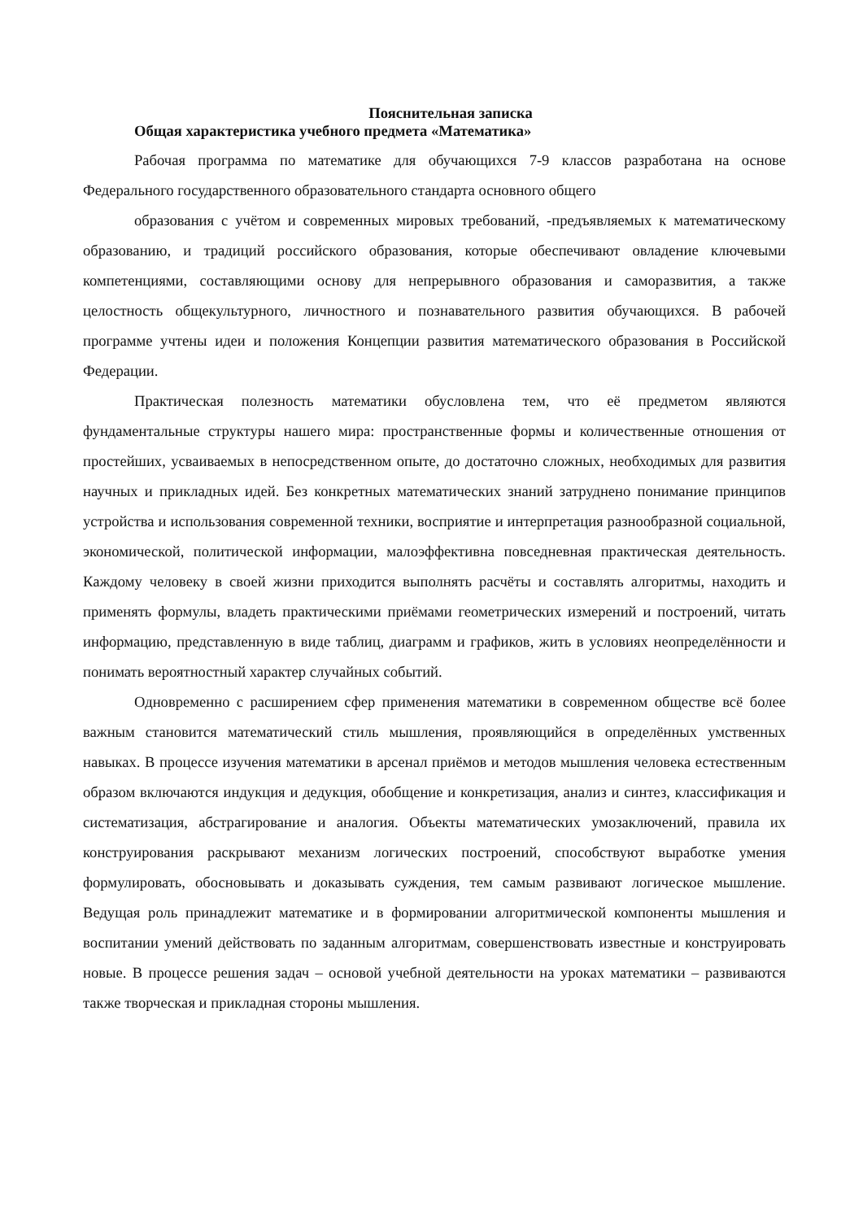Пояснительная записка
Общая характеристика учебного предмета «Математика»
Рабочая программа по математике для обучающихся 7-9 классов разработана на основе Федерального государственного образовательного стандарта основного общего
образования с учётом и современных мировых требований, -предъявляемых к математическому образованию, и традиций российского образования, которые обеспечивают овладение ключевыми компетенциями, составляющими основу для непрерывного образования и саморазвития, а также целостность общекультурного, личностного и познавательного развития обучающихся. В рабочей программе учтены идеи и положения Концепции развития математического образования в Российской Федерации.
Практическая полезность математики обусловлена тем, что её предметом являются фундаментальные структуры нашего мира: пространственные формы и количественные отношения от простейших, усваиваемых в непосредственном опыте, до достаточно сложных, необходимых для развития научных и прикладных идей. Без конкретных математических знаний затруднено понимание принципов устройства и использования современной техники, восприятие и интерпретация разнообразной социальной, экономической, политической информации, малоэффективна повседневная практическая деятельность. Каждому человеку в своей жизни приходится выполнять расчёты и составлять алгоритмы, находить и применять формулы, владеть практическими приёмами геометрических измерений и построений, читать информацию, представленную в виде таблиц, диаграмм и графиков, жить в условиях неопределённости и понимать вероятностный характер случайных событий.
Одновременно с расширением сфер применения математики в современном обществе всё более важным становится математический стиль мышления, проявляющийся в определённых умственных навыках. В процессе изучения математики в арсенал приёмов и методов мышления человека естественным образом включаются индукция и дедукция, обобщение и конкретизация, анализ и синтез, классификация и систематизация, абстрагирование и аналогия. Объекты математических умозаключений, правила их конструирования раскрывают механизм логических построений, способствуют выработке умения формулировать, обосновывать и доказывать суждения, тем самым развивают логическое мышление. Ведущая роль принадлежит математике и в формировании алгоритмической компоненты мышления и воспитании умений действовать по заданным алгоритмам, совершенствовать известные и конструировать новые. В процессе решения задач – основой учебной деятельности на уроках математики – развиваются также творческая и прикладная стороны мышления.